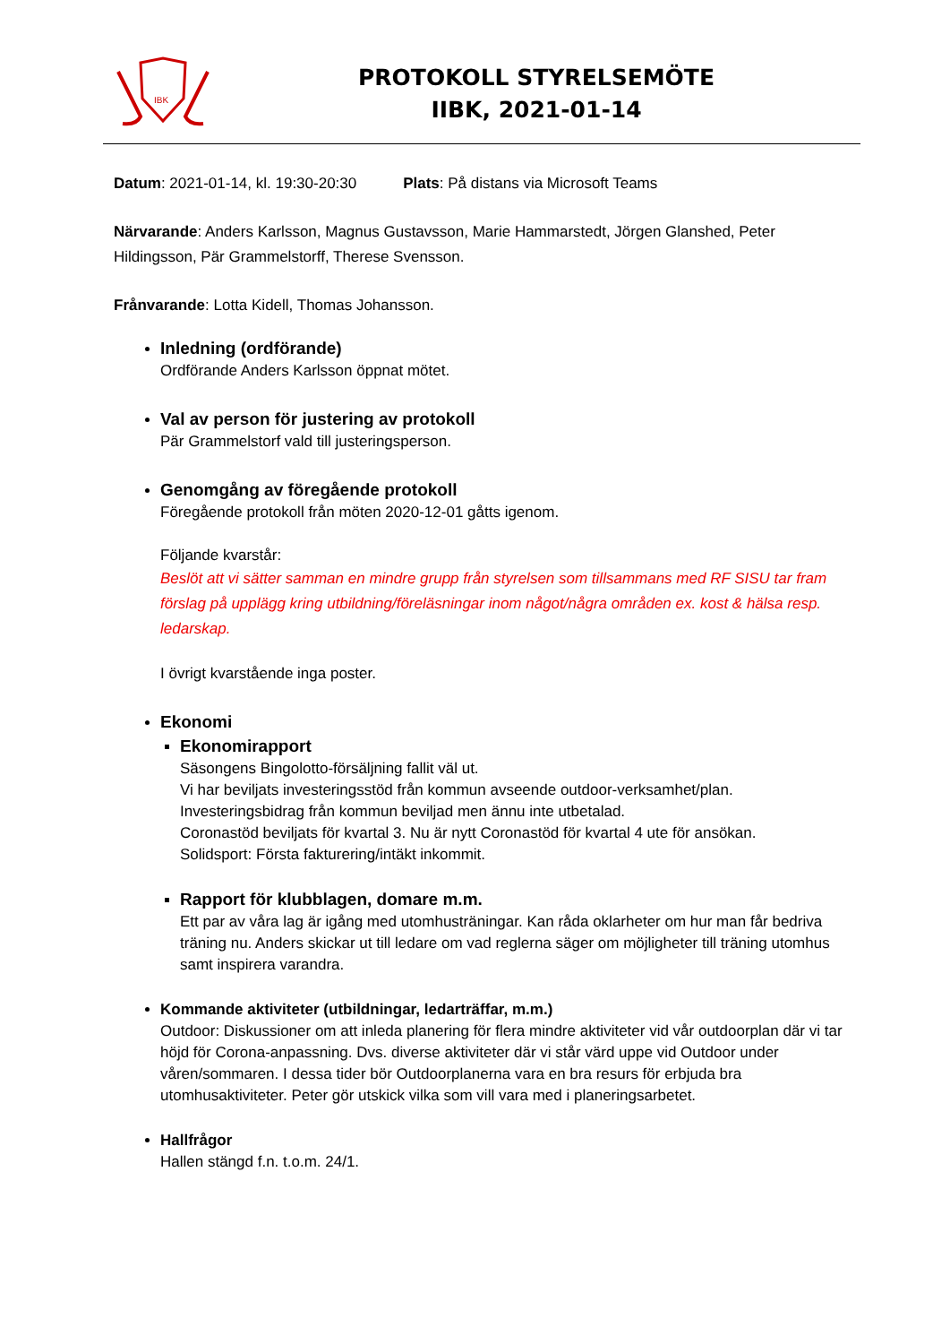IBK
PROTOKOLL STYRELSEMÖTE
IIBK, 2021-01-14
Datum: 2021-01-14, kl. 19:30-20:30 Plats: På distans via Microsoft Teams
Närvarande: Anders Karlsson, Magnus Gustavsson, Marie Hammarstedt, Jörgen Glanshed, Peter Hildingsson, Pär Grammelstorff, Therese Svensson.
Frånvarande: Lotta Kidell, Thomas Johansson.
Inledning (ordförande)
Ordförande Anders Karlsson öppnat mötet.
Val av person för justering av protokoll
Pär Grammelstorf vald till justeringsperson.
Genomgång av föregående protokoll
Föregående protokoll från möten 2020-12-01 gåtts igenom.
Följande kvarstår:
Beslöt att vi sätter samman en mindre grupp från styrelsen som tillsammans med RF SISU tar fram förslag på upplägg kring utbildning/föreläsningar inom något/några områden ex. kost & hälsa resp. ledarskap.
I övrigt kvarstående inga poster.
Ekonomi
Ekonomirapport
Säsongens Bingolotto-försäljning fallit väl ut.
Vi har beviljats investeringsstöd från kommun avseende outdoor-verksamhet/plan.
Investeringsbidrag från kommun beviljad men ännu inte utbetalad.
Coronastöd beviljats för kvartal 3. Nu är nytt Coronastöd för kvartal 4 ute för ansökan.
Solidsport: Första fakturering/intäkt inkommit.
Rapport för klubblagen, domare m.m.
Ett par av våra lag är igång med utomhusträningar. Kan råda oklarheter om hur man får bedriva träning nu. Anders skickar ut till ledare om vad reglerna säger om möjligheter till träning utomhus samt inspirera varandra.
Kommande aktiviteter (utbildningar, ledarträffar, m.m.)
Outdoor: Diskussioner om att inleda planering för flera mindre aktiviteter vid vår outdoorplan där vi tar höjd för Corona-anpassning. Dvs. diverse aktiviteter där vi står värd uppe vid Outdoor under våren/sommaren. I dessa tider bör Outdoorplanerna vara en bra resurs för erbjuda bra utomhusaktiviteter. Peter gör utskick vilka som vill vara med i planeringsarbetet.
Hallfrågor
Hallen stängd f.n. t.o.m. 24/1.